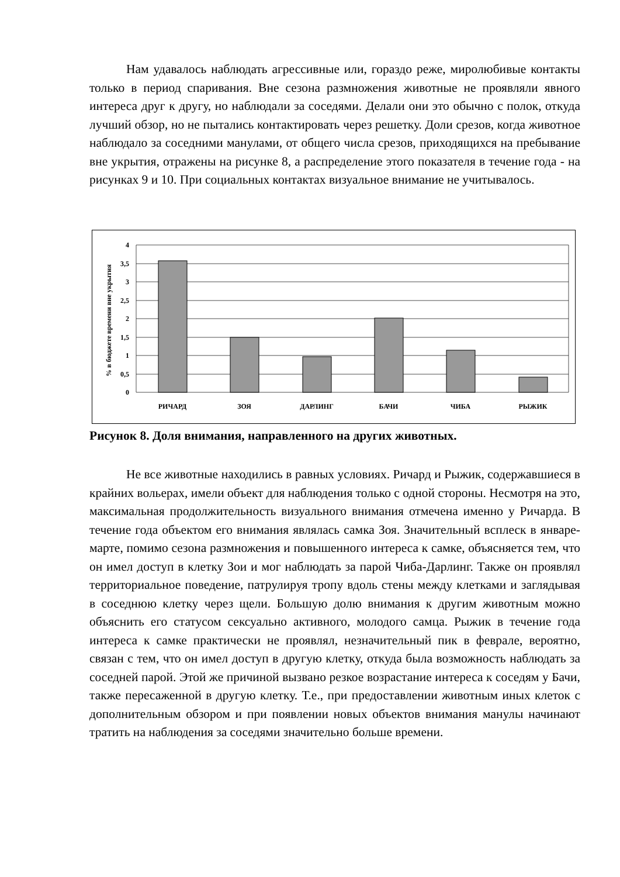Нам удавалось наблюдать агрессивные или, гораздо реже, миролюбивые контакты только в период спаривания. Вне сезона размножения животные не проявляли явного интереса друг к другу, но наблюдали за соседями. Делали они это обычно с полок, откуда лучший обзор, но не пытались контактировать через решетку. Доли срезов, когда животное наблюдало за соседними манулами, от общего числа срезов, приходящихся на пребывание вне укрытия, отражены на рисунке 8, а распределение этого показателя в течение года - на рисунках 9 и 10. При социальных контактах визуальное внимание не учитывалось.
% в бюджете времени вне укрытия
4
3,5
3
2,5
2
1,5
1
0,5
0
РИЧАРД
ЗОЯ
ДАРЛИНГ
БАЧИ
ЧИБА
РЫЖИК
Рисунок 8. Доля внимания, направленного на других животных.
Не все животные находились в равных условиях. Ричард и Рыжик, содержавшиеся в крайних вольерах, имели объект для наблюдения только с одной стороны. Несмотря на это, максимальная продолжительность визуального внимания отмечена именно у Ричарда. В течение года объектом его внимания являлась самка Зоя. Значительный всплеск в январе-марте, помимо сезона размножения и повышенного интереса к самке, объясняется тем, что он имел доступ в клетку Зои и мог наблюдать за парой Чиба-Дарлинг. Также он проявлял территориальное поведение, патрулируя тропу вдоль стены между клетками и заглядывая в соседнюю клетку через щели. Большую долю внимания к другим животным можно объяснить его статусом сексуально активного, молодого самца. Рыжик в течение года интереса к самке практически не проявлял, незначительный пик в феврале, вероятно, связан с тем, что он имел доступ в другую клетку, откуда была возможность наблюдать за соседней парой. Этой же причиной вызвано резкое возрастание интереса к соседям у Бачи, также пересаженной в другую клетку. Т.е., при предоставлении животным иных клеток с дополнительным обзором и при появлении новых объектов внимания манулы начинают тратить на наблюдения за соседями значительно больше времени.